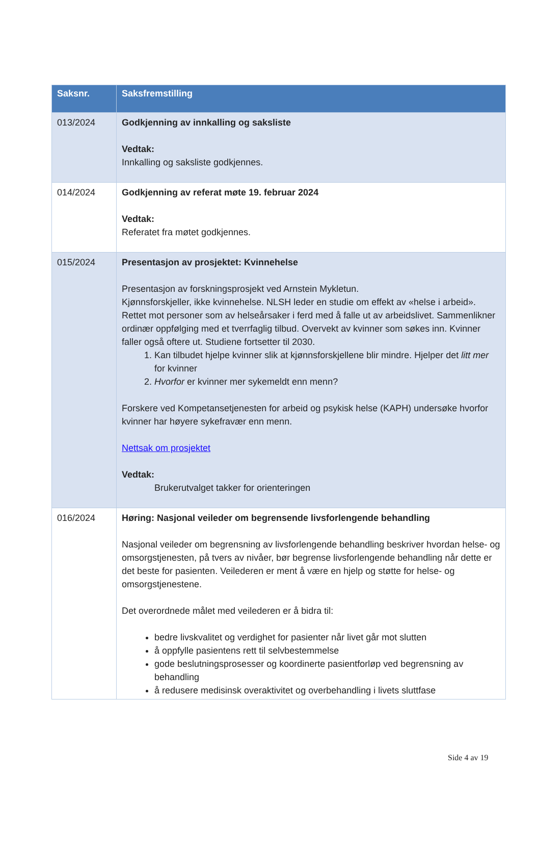| Saksnr. | Saksfremstilling |
| --- | --- |
| 013/2024 | Godkjenning av innkalling og saksliste Vedtak: Innkalling og saksliste godkjennes. |
| 014/2024 | Godkjenning av referat møte 19. februar 2024 Vedtak: Referatet fra møtet godkjennes. |
| 015/2024 | Presentasjon av prosjektet: Kvinnehelse Presentasjon av forskningsprosjekt ved Arnstein Mykletun. Kjønnsforskjeller, ikke kvinnehelse. NLSH leder en studie om effekt av «helse i arbeid». Rettet mot personer som av helseårsaker i ferd med å falle ut av arbeidslivet. Sammenlikner ordinær oppfølging med et tverrfaglig tilbud. Overvekt av kvinner som søkes inn. Kvinner faller også oftere ut. Studiene fortsetter til 2030. 1. Kan tilbudet hjelpe kvinner slik at kjønnsforskjellene blir mindre. Hjelper det litt mer for kvinner 2. Hvorfor er kvinner mer sykemeldt enn menn? Forskere ved Kompetansetjenesten for arbeid og psykisk helse (KAPH) undersøke hvorfor kvinner har høyere sykefravær enn menn. Nettsak om prosjektet Vedtak: Brukerutvalget takker for orienteringen |
| 016/2024 | Høring: Nasjonal veileder om begrensende livsforlengende behandling Nasjonal veileder om begrensning av livsforlengende behandling beskriver hvordan helse- og omsorgstjenesten, på tvers av nivåer, bør begrense livsforlengende behandling når dette er det beste for pasienten. Veilederen er ment å være en hjelp og støtte for helse- og omsorgstjenestene. Det overordnede målet med veilederen er å bidra til: bedre livskvalitet og verdighet for pasienter når livet går mot slutten å oppfylle pasientens rett til selvbestemmelse gode beslutningsprosesser og koordinerte pasientforløp ved begrensning av behandling å redusere medisinsk overaktivitet og overbehandling i livets sluttfase |
Side 4 av 19